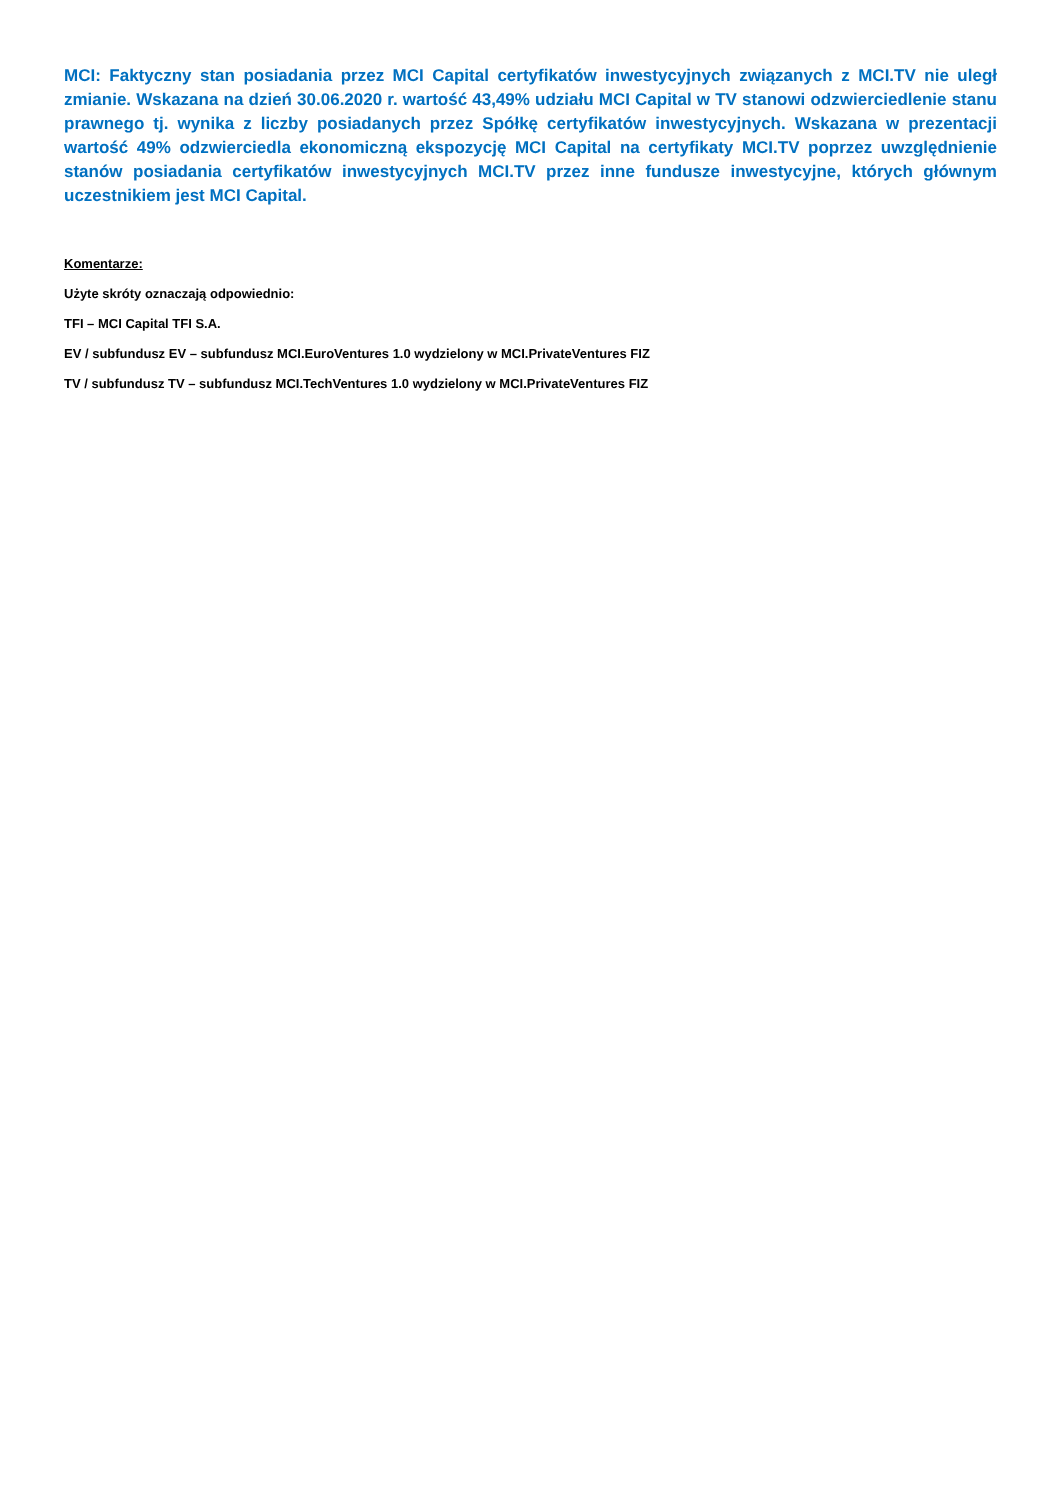MCI: Faktyczny stan posiadania przez MCI Capital certyfikatów inwestycyjnych związanych z MCI.TV nie uległ zmianie. Wskazana na dzień 30.06.2020 r. wartość 43,49% udziału MCI Capital w TV stanowi odzwierciedlenie stanu prawnego tj. wynika z liczby posiadanych przez Spółkę certyfikatów inwestycyjnych. Wskazana w prezentacji wartość 49% odzwierciedla ekonomiczną ekspozycję MCI Capital na certyfikaty MCI.TV poprzez uwzględnienie stanów posiadania certyfikatów inwestycyjnych MCI.TV przez inne fundusze inwestycyjne, których głównym uczestnikiem jest MCI Capital.
Komentarze:
Użyte skróty oznaczają odpowiednio:
TFI – MCI Capital TFI S.A.
EV / subfundusz EV – subfundusz MCI.EuroVentures 1.0 wydzielony w MCI.PrivateVentures FIZ
TV / subfundusz TV – subfundusz MCI.TechVentures 1.0 wydzielony w MCI.PrivateVentures FIZ